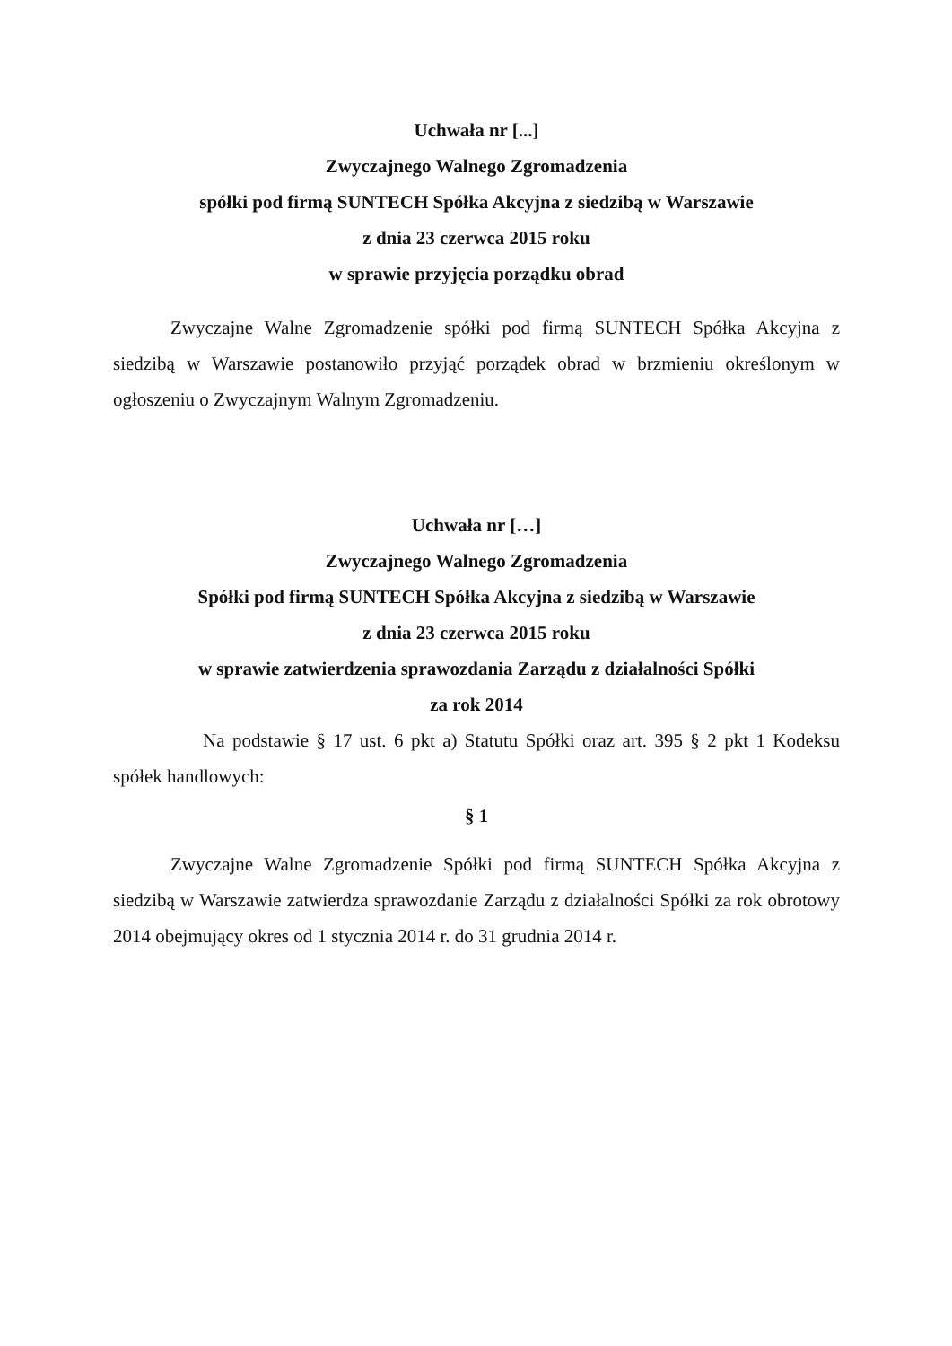Uchwała nr [...]
Zwyczajnego Walnego Zgromadzenia
spółki pod firmą SUNTECH Spółka Akcyjna z siedzibą w Warszawie
z dnia 23 czerwca 2015 roku
w sprawie przyjęcia porządku obrad
Zwyczajne Walne Zgromadzenie spółki pod firmą SUNTECH Spółka Akcyjna z siedzibą w Warszawie postanowiło przyjąć porządek obrad w brzmieniu określonym w ogłoszeniu o Zwyczajnym Walnym Zgromadzeniu.
Uchwała nr […]
Zwyczajnego Walnego Zgromadzenia
Spółki pod firmą SUNTECH Spółka Akcyjna z siedzibą w Warszawie
z dnia 23 czerwca 2015 roku
w sprawie zatwierdzenia sprawozdania Zarządu z działalności Spółki
za rok 2014
Na podstawie § 17 ust. 6 pkt a) Statutu Spółki oraz art. 395 § 2 pkt 1 Kodeksu spółek handlowych:
§ 1
Zwyczajne Walne Zgromadzenie Spółki pod firmą SUNTECH Spółka Akcyjna z siedzibą w Warszawie zatwierdza sprawozdanie Zarządu z działalności Spółki za rok obrotowy 2014 obejmujący okres od 1 stycznia 2014 r. do 31 grudnia 2014 r.